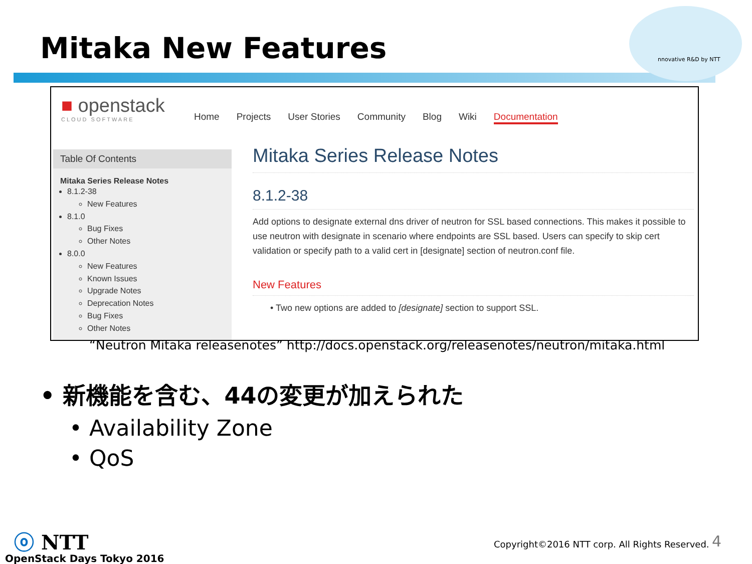Mitaka New Features nnovative R&D by NTT
■ openstack
CLOUD SOFTWARE
Home Projects User Stories Community Blog Wiki Documentation
Table Of Contents
Mitaka Series Release Notes
8.1.2-38
New Features
8.1.0
Bug Fixes
Other Notes
8.0.0
New Features
Known Issues
Upgrade Notes
Deprecation Notes
Bug Fixes
Other Notes
Mitaka Series Release Notes
8.1.2-38
Add options to designate external dns driver of neutron for SSL based connections. This makes it possible to use neutron with designate in scenario where endpoints are SSL based. Users can specify to skip cert validation or specify path to a valid cert in [designate] section of neutron.conf file.
New Features
• Two new options are added to [designate] section to support SSL.
“Neutron Mitaka releasenotes” http://docs.openstack.org/releasenotes/neutron/mitaka.html
• 新機能を含む、44の変更が加えられた
• Availability Zone
• QoS
ⓞ NTT
OpenStack Days Tokyo 2016
Copyright©2016 NTT corp. All Rights Reserved.
4